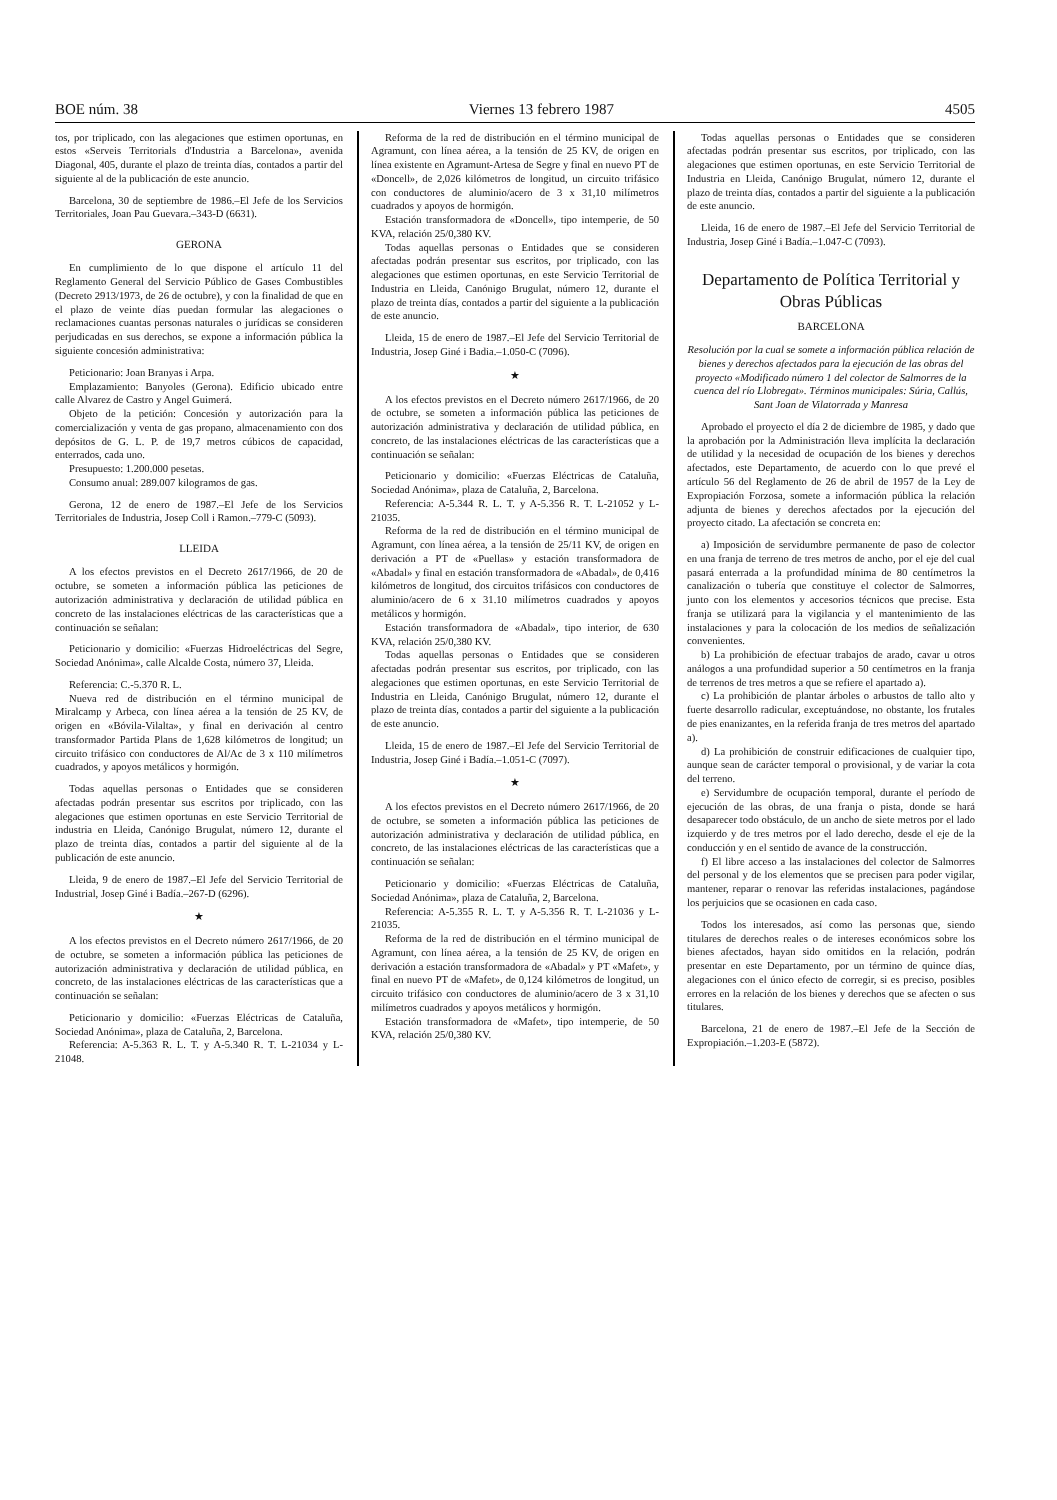BOE núm. 38 Viernes 13 febrero 1987 4505
tos, por triplicado, con las alegaciones que estimen oportunas, en estos «Serveis Territorials d'Industria a Barcelona», avenida Diagonal, 405, durante el plazo de treinta días, contados a partir del siguiente al de la publicación de este anuncio.
Barcelona, 30 de septiembre de 1986.–El Jefe de los Servicios Territoriales, Joan Pau Guevara.–343-D (6631).
GERONA
En cumplimiento de lo que dispone el artículo 11 del Reglamento General del Servicio Público de Gases Combustibles (Decreto 2913/1973, de 26 de octubre), y con la finalidad de que en el plazo de veinte días puedan formular las alegaciones o reclamaciones cuantas personas naturales o jurídicas se consideren perjudicadas en sus derechos, se expone a información pública la siguiente concesión administrativa:
Peticionario: Joan Branyas i Arpa.
Emplazamiento: Banyoles (Gerona). Edificio ubicado entre calle Alvarez de Castro y Angel Guimerá.
Objeto de la petición: Concesión y autorización para la comercialización y venta de gas propano, almacenamiento con dos depósitos de G. L. P. de 19,7 metros cúbicos de capacidad, enterrados, cada uno.
Presupuesto: 1.200.000 pesetas.
Consumo anual: 289.007 kilogramos de gas.
Gerona, 12 de enero de 1987.–El Jefe de los Servicios Territoriales de Industria, Josep Coll i Ramon.–779-C (5093).
LLEIDA
A los efectos previstos en el Decreto 2617/1966, de 20 de octubre, se someten a información pública las peticiones de autorización administrativa y declaración de utilidad pública en concreto de las instalaciones eléctricas de las características que a continuación se señalan:
Peticionario y domicilio: «Fuerzas Hidroeléctricas del Segre, Sociedad Anónima», calle Alcalde Costa, número 37, Lleida.
Referencia: C.-5.370 R. L.
Nueva red de distribución en el término municipal de Miralcamp y Arbeca, con línea aérea a la tensión de 25 KV, de origen en «Bóvila-Vilalta», y final en derivación al centro transformador Partida Plans de 1,628 kilómetros de longitud; un circuito trifásico con conductores de Al/Ac de 3 x 110 milímetros cuadrados, y apoyos metálicos y hormigón.
Todas aquellas personas o Entidades que se consideren afectadas podrán presentar sus escritos por triplicado, con las alegaciones que estimen oportunas en este Servicio Territorial de industria en Lleida, Canónigo Brugulat, número 12, durante el plazo de treinta días, contados a partir del siguiente al de la publicación de este anuncio.
Lleida, 9 de enero de 1987.–El Jefe del Servicio Territorial de Industrial, Josep Giné i Badía.–267-D (6296).
★
A los efectos previstos en el Decreto número 2617/1966, de 20 de octubre, se someten a información pública las peticiones de autorización administrativa y declaración de utilidad pública, en concreto, de las instalaciones eléctricas de las características que a continuación se señalan:
Peticionario y domicilio: «Fuerzas Eléctricas de Cataluña, Sociedad Anónima», plaza de Cataluña, 2, Barcelona.
Referencia: A-5.363 R. L. T. y A-5.340 R. T. L-21034 y L-21048.
Reforma de la red de distribución en el término municipal de Agramunt, con línea aérea, a la tensión de 25 KV, de origen en línea existente en Agramunt-Artesa de Segre y final en nuevo PT de «Doncell», de 2,026 kilómetros de longitud, un circuito trifásico con conductores de aluminio/acero de 3 x 31,10 milímetros cuadrados y apoyos de hormigón.
Estación transformadora de «Doncell», tipo intemperie, de 50 KVA, relación 25/0,380 KV.
Todas aquellas personas o Entidades que se consideren afectadas podrán presentar sus escritos, por triplicado, con las alegaciones que estimen oportunas, en este Servicio Territorial de Industria en Lleida, Canónigo Brugulat, número 12, durante el plazo de treinta días, contados a partir del siguiente a la publicación de este anuncio.
Lleida, 15 de enero de 1987.–El Jefe del Servicio Territorial de Industria, Josep Giné i Badia.–1.050-C (7096).
★
A los efectos previstos en el Decreto número 2617/1966, de 20 de octubre, se someten a información pública las peticiones de autorización administrativa y declaración de utilidad pública, en concreto, de las instalaciones eléctricas de las características que a continuación se señalan:
Peticionario y domicilio: «Fuerzas Eléctricas de Cataluña, Sociedad Anónima», plaza de Cataluña, 2, Barcelona.
Referencia: A-5.344 R. L. T. y A-5.356 R. T. L-21052 y L-21035.
Reforma de la red de distribución en el término municipal de Agramunt, con línea aérea, a la tensión de 25/11 KV, de origen en derivación a PT de «Puellas» y estación transformadora de «Abadal» y final en estación transformadora de «Abadal», de 0,416 kilómetros de longitud, dos circuitos trifásicos con conductores de aluminio/acero de 6 x 31.10 milímetros cuadrados y apoyos metálicos y hormigón.
Estación transformadora de «Abadal», tipo interior, de 630 KVA, relación 25/0,380 KV.
Todas aquellas personas o Entidades que se consideren afectadas podrán presentar sus escritos, por triplicado, con las alegaciones que estimen oportunas, en este Servicio Territorial de Industria en Lleida, Canónigo Brugulat, número 12, durante el plazo de treinta días, contados a partir del siguiente a la publicación de este anuncio.
Lleida, 15 de enero de 1987.–El Jefe del Servicio Territorial de Industria, Josep Giné i Badía.–1.051-C (7097).
★
A los efectos previstos en el Decreto número 2617/1966, de 20 de octubre, se someten a información pública las peticiones de autorización administrativa y declaración de utilidad pública, en concreto, de las instalaciones eléctricas de las características que a continuación se señalan:
Peticionario y domicilio: «Fuerzas Eléctricas de Cataluña, Sociedad Anónima», plaza de Cataluña, 2, Barcelona.
Referencia: A-5.355 R. L. T. y A-5.356 R. T. L-21036 y L-21035.
Reforma de la red de distribución en el término municipal de Agramunt, con línea aérea, a la tensión de 25 KV, de origen en derivación a estación transformadora de «Abadal» y PT «Mafet», y final en nuevo PT de «Mafet», de 0,124 kilómetros de longitud, un circuito trifásico con conductores de aluminio/acero de 3 x 31,10 milímetros cuadrados y apoyos metálicos y hormigón.
Estación transformadora de «Mafet», tipo intemperie, de 50 KVA, relación 25/0,380 KV.
Todas aquellas personas o Entidades que se consideren afectadas podrán presentar sus escritos, por triplicado, con las alegaciones que estimen oportunas, en este Servicio Territorial de Industria en Lleida, Canónigo Brugulat, número 12, durante el plazo de treinta días, contados a partir del siguiente a la publicación de este anuncio.
Lleida, 16 de enero de 1987.–El Jefe del Servicio Territorial de Industria, Josep Giné i Badía.–1.047-C (7093).
Departamento de Política Territorial y Obras Públicas
BARCELONA
Resolución por la cual se somete a información pública relación de bienes y derechos afectados para la ejecución de las obras del proyecto «Modificado número 1 del colector de Salmorres de la cuenca del río Llobregat». Términos municipales: Súria, Callús, Sant Joan de Vilatorrada y Manresa
Aprobado el proyecto el día 2 de diciembre de 1985, y dado que la aprobación por la Administración lleva implícita la declaración de utilidad y la necesidad de ocupación de los bienes y derechos afectados, este Departamento, de acuerdo con lo que prevé el artículo 56 del Reglamento de 26 de abril de 1957 de la Ley de Expropiación Forzosa, somete a información pública la relación adjunta de bienes y derechos afectados por la ejecución del proyecto citado. La afectación se concreta en:
a) Imposición de servidumbre permanente de paso de colector en una franja de terreno de tres metros de ancho, por el eje del cual pasará enterrada a la profundidad mínima de 80 centímetros la canalización o tubería que constituye el colector de Salmorres, junto con los elementos y accesorios técnicos que precise. Esta franja se utilizará para la vigilancia y el mantenimiento de las instalaciones y para la colocación de los medios de señalización convenientes.
b) La prohibición de efectuar trabajos de arado, cavar u otros análogos a una profundidad superior a 50 centímetros en la franja de terrenos de tres metros a que se refiere el apartado a).
c) La prohibición de plantar árboles o arbustos de tallo alto y fuerte desarrollo radicular, exceptuándose, no obstante, los frutales de pies enanizantes, en la referida franja de tres metros del apartado a).
d) La prohibición de construir edificaciones de cualquier tipo, aunque sean de carácter temporal o provisional, y de variar la cota del terreno.
e) Servidumbre de ocupación temporal, durante el período de ejecución de las obras, de una franja o pista, donde se hará desaparecer todo obstáculo, de un ancho de siete metros por el lado izquierdo y de tres metros por el lado derecho, desde el eje de la conducción y en el sentido de avance de la construcción.
f) El libre acceso a las instalaciones del colector de Salmorres del personal y de los elementos que se precisen para poder vigilar, mantener, reparar o renovar las referidas instalaciones, pagándose los perjuicios que se ocasionen en cada caso.
Todos los interesados, así como las personas que, siendo titulares de derechos reales o de intereses económicos sobre los bienes afectados, hayan sido omitidos en la relación, podrán presentar en este Departamento, por un término de quince días, alegaciones con el único efecto de corregir, si es preciso, posibles errores en la relación de los bienes y derechos que se afecten o sus titulares.
Barcelona, 21 de enero de 1987.–El Jefe de la Sección de Expropiación.–1.203-E (5872).